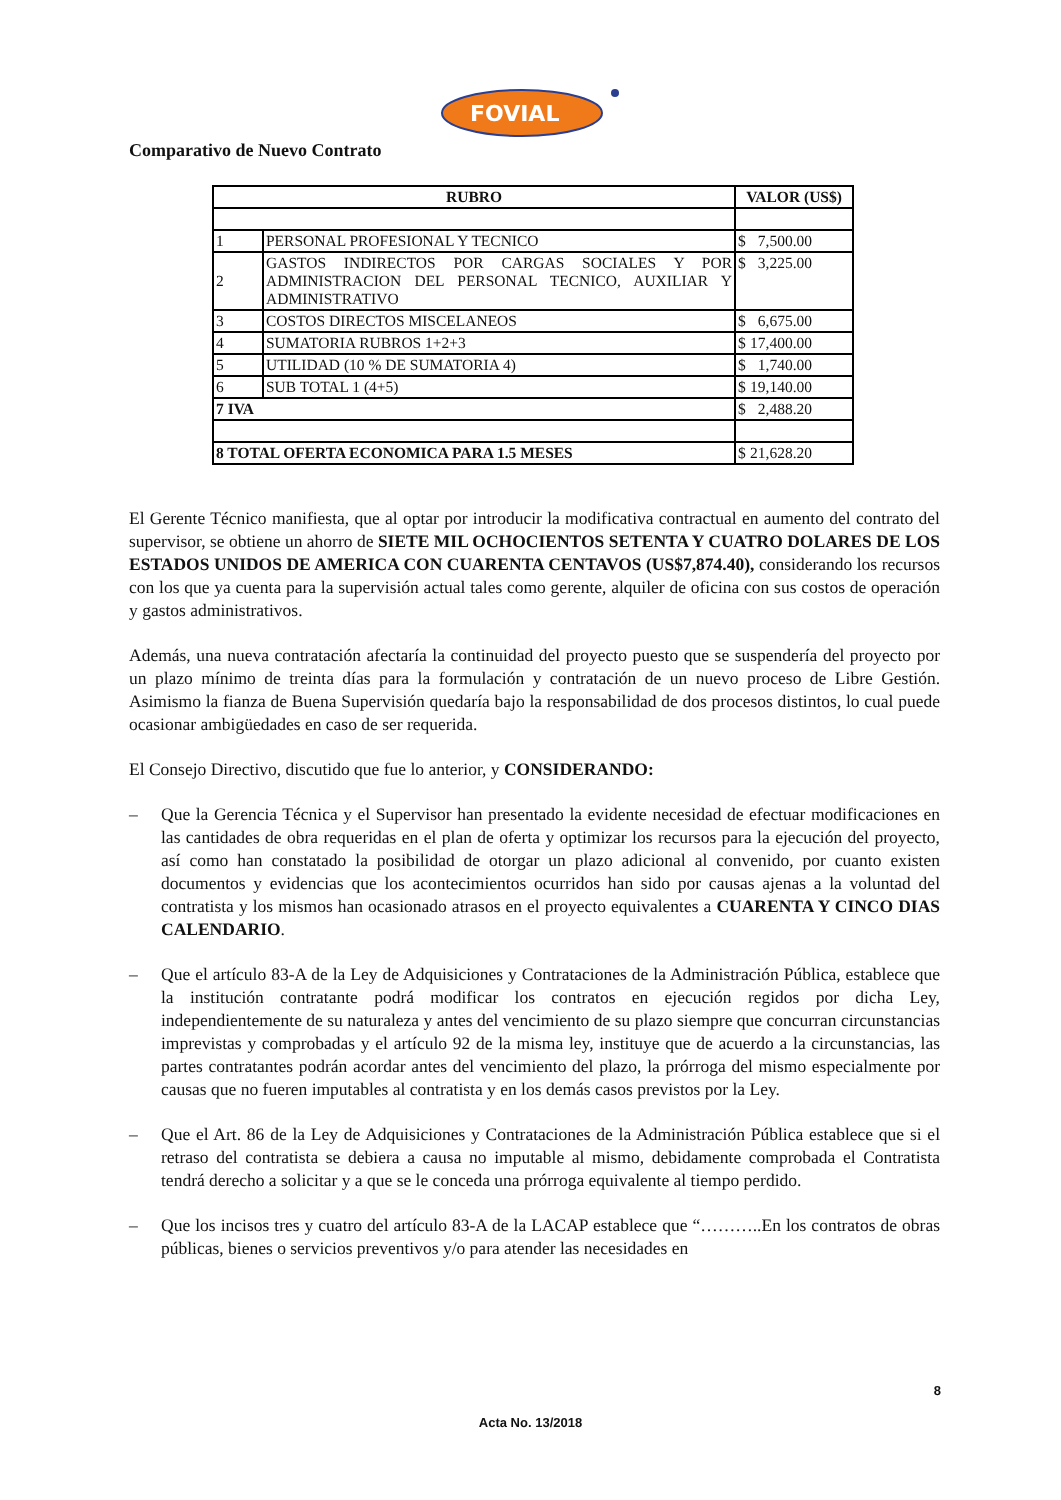FOVIAL
Comparativo de Nuevo Contrato
| RUBRO | | VALOR (US$) | |
| --- | --- | --- | --- |
| 1 | PERSONAL PROFESIONAL Y TECNICO | $ | 7,500.00 |
| 2 | GASTOS INDIRECTOS POR CARGAS SOCIALES Y POR ADMINISTRACION DEL PERSONAL TECNICO, AUXILIAR Y ADMINISTRATIVO | $ | 3,225.00 |
| 3 | COSTOS DIRECTOS MISCELANEOS | $ | 6,675.00 |
| 4 | SUMATORIA RUBROS 1+2+3 | $ | 17,400.00 |
| 5 | UTILIDAD (10 % DE SUMATORIA 4) | $ | 1,740.00 |
| 6 | SUB TOTAL 1 (4+5) | $ | 19,140.00 |
| 7 IVA | | $ | 2,488.20 |
| 8 TOTAL OFERTA ECONOMICA PARA 1.5 MESES | | $ | 21,628.20 |
El Gerente Técnico manifiesta, que al optar por introducir la modificativa contractual en aumento del contrato del supervisor, se obtiene un ahorro de SIETE MIL OCHOCIENTOS SETENTA Y CUATRO DOLARES DE LOS ESTADOS UNIDOS DE AMERICA CON CUARENTA CENTAVOS (US$7,874.40), considerando los recursos con los que ya cuenta para la supervisión actual tales como gerente, alquiler de oficina con sus costos de operación y gastos administrativos.
Además, una nueva contratación afectaría la continuidad del proyecto puesto que se suspendería del proyecto por un plazo mínimo de treinta días para la formulación y contratación de un nuevo proceso de Libre Gestión. Asimismo la fianza de Buena Supervisión quedaría bajo la responsabilidad de dos procesos distintos, lo cual puede ocasionar ambigüedades en caso de ser requerida.
El Consejo Directivo, discutido que fue lo anterior, y CONSIDERANDO:
– Que la Gerencia Técnica y el Supervisor han presentado la evidente necesidad de efectuar modificaciones en las cantidades de obra requeridas en el plan de oferta y optimizar los recursos para la ejecución del proyecto, así como han constatado la posibilidad de otorgar un plazo adicional al convenido, por cuanto existen documentos y evidencias que los acontecimientos ocurridos han sido por causas ajenas a la voluntad del contratista y los mismos han ocasionado atrasos en el proyecto equivalentes a CUARENTA Y CINCO DIAS CALENDARIO.
– Que el artículo 83-A de la Ley de Adquisiciones y Contrataciones de la Administración Pública, establece que la institución contratante podrá modificar los contratos en ejecución regidos por dicha Ley, independientemente de su naturaleza y antes del vencimiento de su plazo siempre que concurran circunstancias imprevistas y comprobadas y el artículo 92 de la misma ley, instituye que de acuerdo a la circunstancias, las partes contratantes podrán acordar antes del vencimiento del plazo, la prórroga del mismo especialmente por causas que no fueren imputables al contratista y en los demás casos previstos por la Ley.
– Que el Art. 86 de la Ley de Adquisiciones y Contrataciones de la Administración Pública establece que si el retraso del contratista se debiera a causa no imputable al mismo, debidamente comprobada el Contratista tendrá derecho a solicitar y a que se le conceda una prórroga equivalente al tiempo perdido.
– Que los incisos tres y cuatro del artículo 83-A de la LACAP establece que “………..En los contratos de obras públicas, bienes o servicios preventivos y/o para atender las necesidades en
8
Acta No. 13/2018